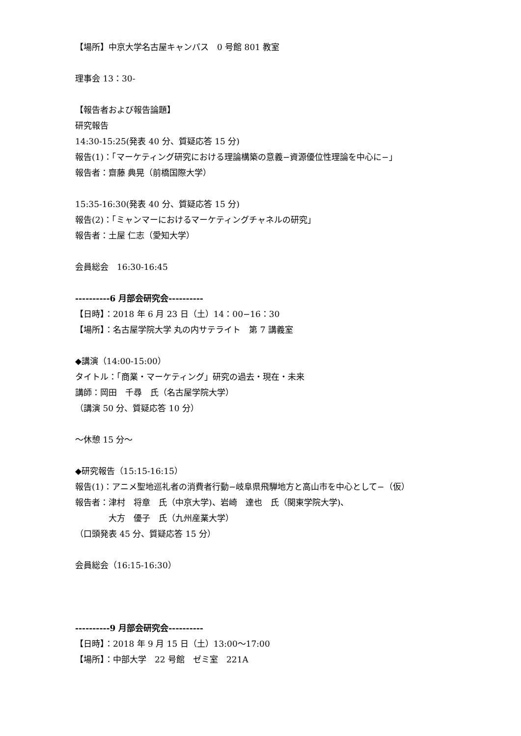【場所】中京大学名古屋キャンパス　0 号館 801 教室
理事会 13：30-
【報告者および報告論題】
研究報告
14:30-15:25(発表 40 分、質疑応答 15 分)
報告(1)：「マーケティング研究における理論構築の意義−資源優位性理論を中心に−」
報告者：齋藤 典晃（前橋国際大学）
15:35-16:30(発表 40 分、質疑応答 15 分)
報告(2)：「ミャンマーにおけるマーケティングチャネルの研究」
報告者：土屋 仁志（愛知大学）
会員総会　16:30-16:45
----------6 月部会研究会----------
【日時】：2018 年 6 月 23 日（土）14：00−16：30
【場所】：名古屋学院大学 丸の内サテライト　第 7 講義室
◆講演（14:00-15:00）
タイトル：「商業・マーケティング」研究の過去・現在・未来
講師：岡田　千尋　氏（名古屋学院大学）
（講演 50 分、質疑応答 10 分）
〜休憩 15 分〜
◆研究報告（15:15-16:15）
報告(1)：アニメ聖地巡礼者の消費者行動−岐阜県飛騨地方と高山市を中心として−（仮）
報告者：津村　将章　氏（中京大学)、岩崎　達也　氏（関東学院大学)、
　　　　大方　優子　氏（九州産業大学）
（口頭発表 45 分、質疑応答 15 分）
会員総会（16:15-16:30）
----------9 月部会研究会----------
【日時】：2018 年 9 月 15 日（土）13:00〜17:00
【場所】：中部大学　22 号館　ゼミ室　221A